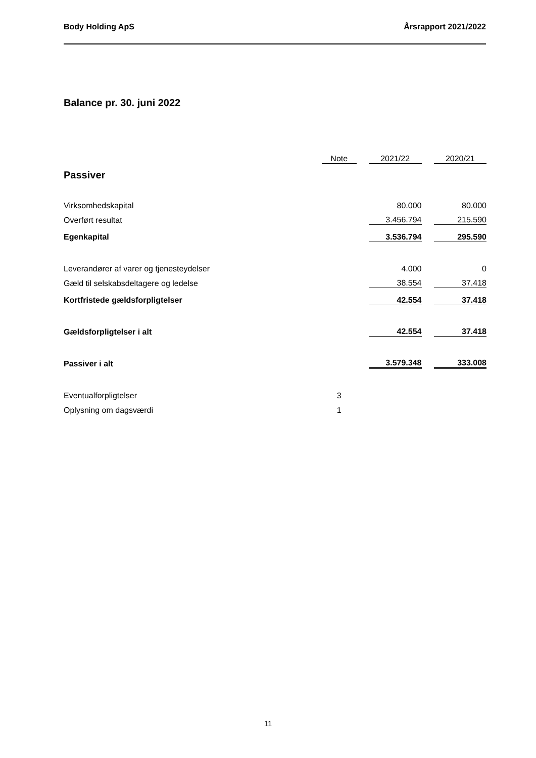Body Holding ApS Årsrapport 2021/2022
Balance pr. 30. juni 2022
| | Note | | 2021/22 | | 2020/21 |
| --- | --- | --- | --- | --- | --- |
| Passiver | | | | | |
| Virksomhedskapital | | | 80.000 | | 80.000 |
| Overført resultat | | | 3.456.794 | | 215.590 |
| Egenkapital | | | 3.536.794 | | 295.590 |
| Leverandører af varer og tjenesteydelser | | | 4.000 | | 0 |
| Gæld til selskabsdeltagere og ledelse | | | 38.554 | | 37.418 |
| Kortfristede gældsforpligtelser | | | 42.554 | | 37.418 |
| Gældsforpligtelser i alt | | | 42.554 | | 37.418 |
| Passiver i alt | | | 3.579.348 | | 333.008 |
| Eventualforpligtelser | 3 | | | | |
| Oplysning om dagsværdi | 1 | | | | |
11